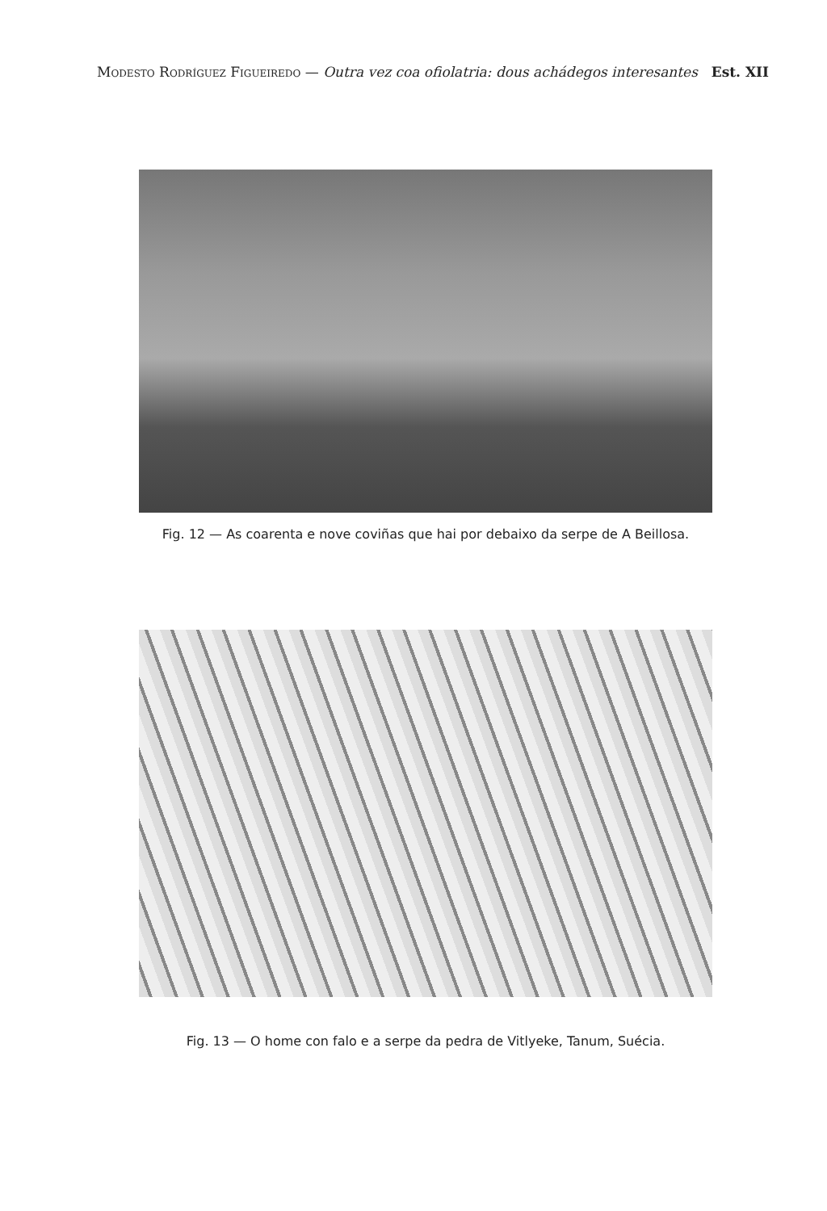Modesto Rodríguez Figueiredo — Outra vez coa ofiolatria: dous achádegos interesantes Est. XII
Fig. 12 — As coarenta e nove coviñas que hai por debaixo da serpe de A Beillosa.
Fig. 13 — O home con falo e a serpe da pedra de Vitlyeke, Tanum, Suécia.